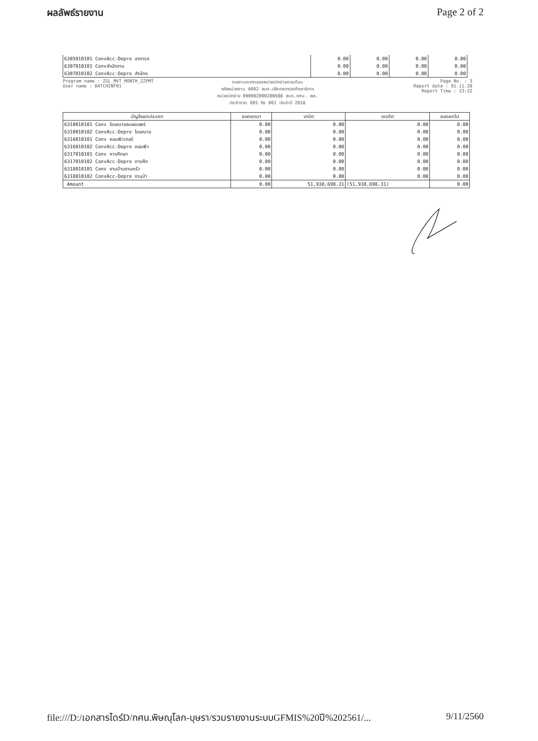ผลลัพธ์รายงาน Page 2 of 2
| 6305010101 ConvAcc-Depre อาคารส | 0.00 | 0.00 | 0.00 | 0.00 |
| 6307010101 Convสำนักงาน | 0.00 | 0.00 | 0.00 | 0.00 |
| 6307010102 ConvAcc-Depre สำนักง | 0.00 | 0.00 | 0.00 | 0.00 |
Program name : ZGL_MVT_MONTH_ZZPMT
User name : BATCHINF01
รายงานงบทดลองหน่วยเบิกจ่ายรายเดือน
รหัสหน่วยงาน A002 สนง.ปลัดกระทรวงศึกษาธิการ
หน่วยเบิกจ่าย 000002000200688 สนง.กศน. พล.
ประจำงวด 001 ถึง 001 ประจำปี 2018
Page No. : 3
Report date : 01.11.20
Report Time : 23:22
| บัญชีแยกประเภท | ยอดยกมา | เดบิต | เครดิต | ยอดยกไป |
| --- | --- | --- | --- | --- |
| 6310010101 Conv โฆษณาและเผยแพร่ | 0.00 | 0.00 | 0.00 | 0.00 |
| 6310010102 ConvAcc-Depre โฆษณาแ | 0.00 | 0.00 | 0.00 | 0.00 |
| 6316010101 Conv คอมพิวเตอร์ | 0.00 | 0.00 | 0.00 | 0.00 |
| 6316010102 ConvAcc-Depre คอมพิว | 0.00 | 0.00 | 0.00 | 0.00 |
| 6317010101 Conv การศึกษา | 0.00 | 0.00 | 0.00 | 0.00 |
| 6317010102 ConvAcc-Depre การศึก | 0.00 | 0.00 | 0.00 | 0.00 |
| 6318010101 Conv งานบ้านงานครัว | 0.00 | 0.00 | 0.00 | 0.00 |
| 6318010102 ConvAcc-Depre งานบ้า | 0.00 | 0.00 | 0.00 | 0.00 |
| Amount | 0.00 | 51,938,698.31 | (51,938,698.31) | 0.00 |
file:///D:/เอกสารไดร์D/กศน.พิษณุโลก-บุษรา/รวมรายงานระบบGFMIS%20ปี%202561/... 9/11/2560